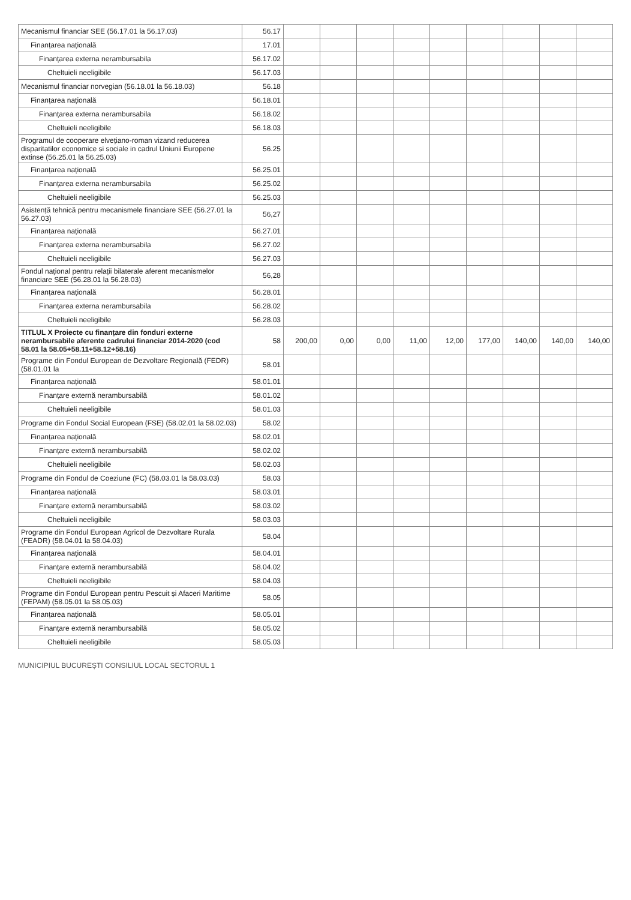| Mecanismul financiar SEE (56.17.01 la 56.17.03) | 56.17 | | | | | | | | | |
| Finanțarea națională | 17.01 | | | | | | | | | |
| Finanțarea externa nerambursabila | 56.17.02 | | | | | | | | | |
| Cheltuieli neeligibile | 56.17.03 | | | | | | | | | |
| Mecanismul financiar norvegian (56.18.01 la 56.18.03) | 56.18 | | | | | | | | | |
| Finanțarea națională | 56.18.01 | | | | | | | | | |
| Finanțarea externa nerambursabila | 56.18.02 | | | | | | | | | |
| Cheltuieli neeligibile | 56.18.03 | | | | | | | | | |
| Programul de cooperare elvețiano-roman vizand reducerea disparitatilor economice si sociale in cadrul Uniunii Europene extinse (56.25.01 la 56.25.03) | 56.25 | | | | | | | | | |
| Finanțarea națională | 56.25.01 | | | | | | | | | |
| Finanțarea externa nerambursabila | 56.25.02 | | | | | | | | | |
| Cheltuieli neeligibile | 56.25.03 | | | | | | | | | |
| Asistență tehnică pentru mecanismele financiare SEE (56.27.01 la 56.27.03) | 56,27 | | | | | | | | | |
| Finanțarea națională | 56.27.01 | | | | | | | | | |
| Finanțarea externa nerambursabila | 56.27.02 | | | | | | | | | |
| Cheltuieli neeligibile | 56.27.03 | | | | | | | | | |
| Fondul național pentru relații bilaterale aferent mecanismelor financiare SEE (56.28.01 la 56.28.03) | 56,28 | | | | | | | | | |
| Finanțarea națională | 56.28.01 | | | | | | | | | |
| Finanțarea externa nerambursabila | 56.28.02 | | | | | | | | | |
| Cheltuieli neeligibile | 56.28.03 | | | | | | | | | |
| TITLUL X Proiecte cu finanțare din fonduri externe nerambursabile aferente cadrului financiar 2014-2020 (cod 58.01 la 58.05+58.11+58.12+58.16) | 58 | 200,00 | 0,00 | 0,00 | 11,00 | 12,00 | 177,00 | 140,00 | 140,00 | 140,00 |
| Programe din Fondul European de Dezvoltare Regională (FEDR) (58.01.01 la | 58.01 | | | | | | | | | |
| Finanțarea națională | 58.01.01 | | | | | | | | | |
| Finanțare externă nerambursabilă | 58.01.02 | | | | | | | | | |
| Cheltuieli neeligibile | 58.01.03 | | | | | | | | | |
| Programe din Fondul Social European (FSE) (58.02.01 la 58.02.03) | 58.02 | | | | | | | | | |
| Finanțarea națională | 58.02.01 | | | | | | | | | |
| Finanțare externă nerambursabilă | 58.02.02 | | | | | | | | | |
| Cheltuieli neeligibile | 58.02.03 | | | | | | | | | |
| Programe din Fondul de Coeziune (FC) (58.03.01 la 58.03.03) | 58.03 | | | | | | | | | |
| Finanțarea națională | 58.03.01 | | | | | | | | | |
| Finanțare externă nerambursabilă | 58.03.02 | | | | | | | | | |
| Cheltuieli neeligibile | 58.03.03 | | | | | | | | | |
| Programe din Fondul European Agricol de Dezvoltare Rurala (FEADR) (58.04.01 la 58.04.03) | 58.04 | | | | | | | | | |
| Finanțarea națională | 58.04.01 | | | | | | | | | |
| Finanțare externă nerambursabilă | 58.04.02 | | | | | | | | | |
| Cheltuieli neeligibile | 58.04.03 | | | | | | | | | |
| Programe din Fondul European pentru Pescuit și Afaceri Maritime (FEPAM) (58.05.01 la 58.05.03) | 58.05 | | | | | | | | | |
| Finanțarea națională | 58.05.01 | | | | | | | | | |
| Finanțare externă nerambursabilă | 58.05.02 | | | | | | | | | |
| Cheltuieli neeligibile | 58.05.03 | | | | | | | | | |
MUNICIPIUL BUCUREȘTI CONSILIUL LOCAL SECTORUL 1